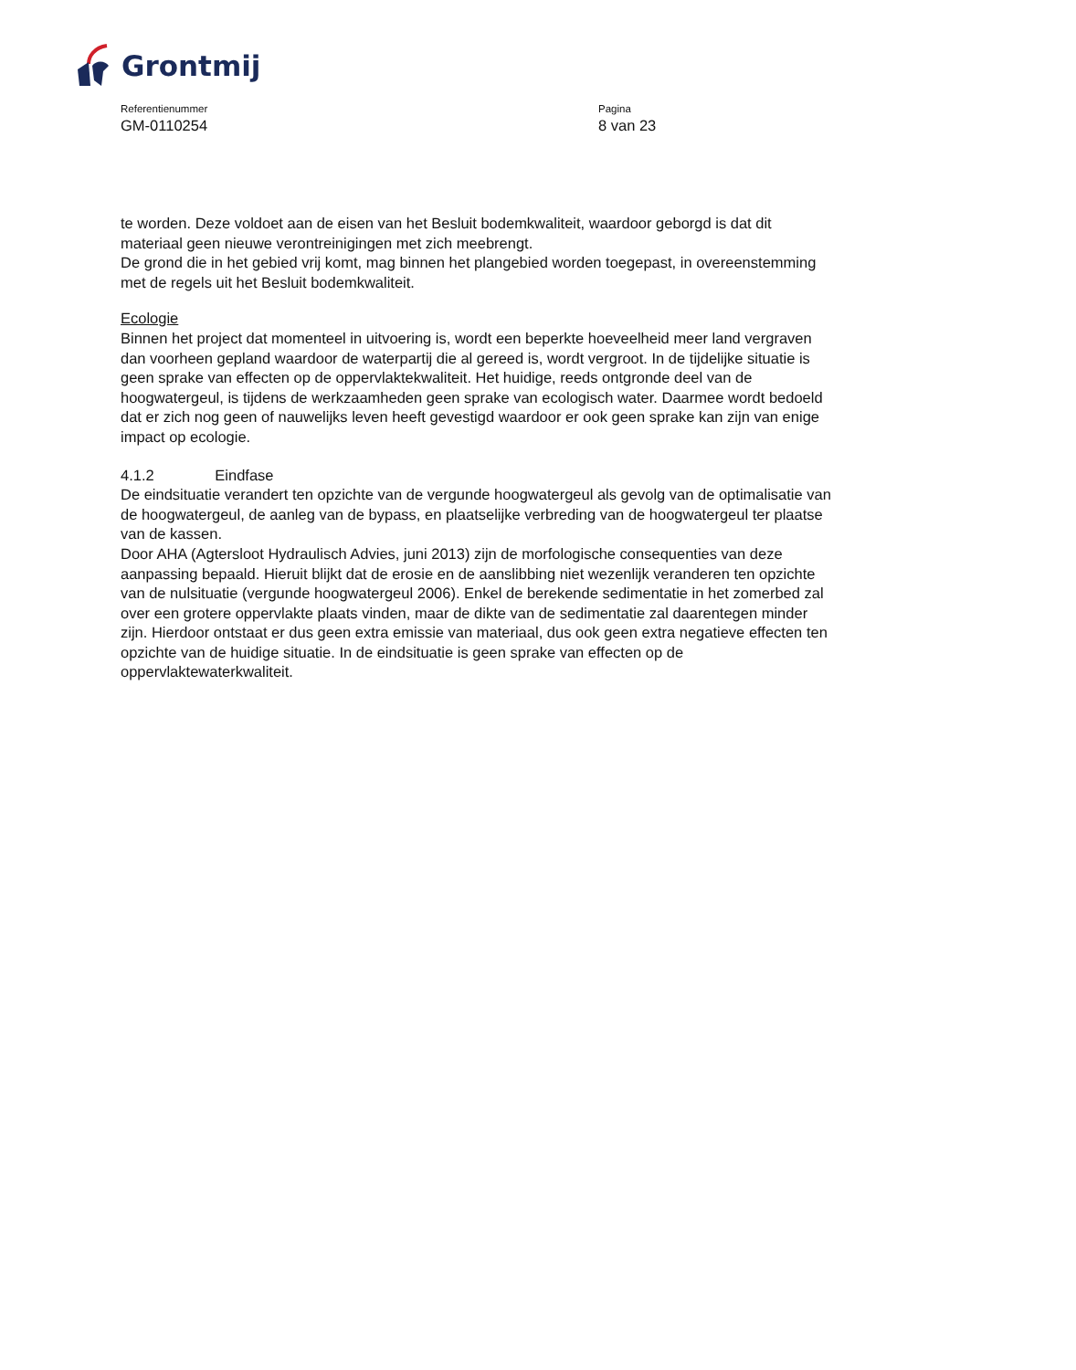Grontmij
Referentienummer
GM-0110254
Pagina
8 van 23
te worden. Deze voldoet aan de eisen van het Besluit bodemkwaliteit, waardoor geborgd is dat dit materiaal geen nieuwe verontreinigingen met zich meebrengt.
De grond die in het gebied vrij komt, mag binnen het plangebied worden toegepast, in overeenstemming met de regels uit het Besluit bodemkwaliteit.
Ecologie
Binnen het project dat momenteel in uitvoering is, wordt een beperkte hoeveelheid meer land vergraven dan voorheen gepland waardoor de waterpartij die al gereed is, wordt vergroot. In de tijdelijke situatie is geen sprake van effecten op de oppervlaktekwaliteit. Het huidige, reeds ontgronde deel van de hoogwatergeul, is tijdens de werkzaamheden geen sprake van ecologisch water. Daarmee wordt bedoeld dat er zich nog geen of nauwelijks leven heeft gevestigd waardoor er ook geen sprake kan zijn van enige impact op ecologie.
4.1.2 Eindfase
De eindsituatie verandert ten opzichte van de vergunde hoogwatergeul als gevolg van de optimalisatie van de hoogwatergeul, de aanleg van de bypass, en plaatselijke verbreding van de hoogwatergeul ter plaatse van de kassen.
Door AHA (Agtersloot Hydraulisch Advies, juni 2013) zijn de morfologische consequenties van deze aanpassing bepaald. Hieruit blijkt dat de erosie en de aanslibbing niet wezenlijk veranderen ten opzichte van de nulsituatie (vergunde hoogwatergeul 2006). Enkel de berekende sedimentatie in het zomerbed zal over een grotere oppervlakte plaats vinden, maar de dikte van de sedimentatie zal daarentegen minder zijn. Hierdoor ontstaat er dus geen extra emissie van materiaal, dus ook geen extra negatieve effecten ten opzichte van de huidige situatie. In de eindsituatie is geen sprake van effecten op de oppervlaktewaterkwaliteit.